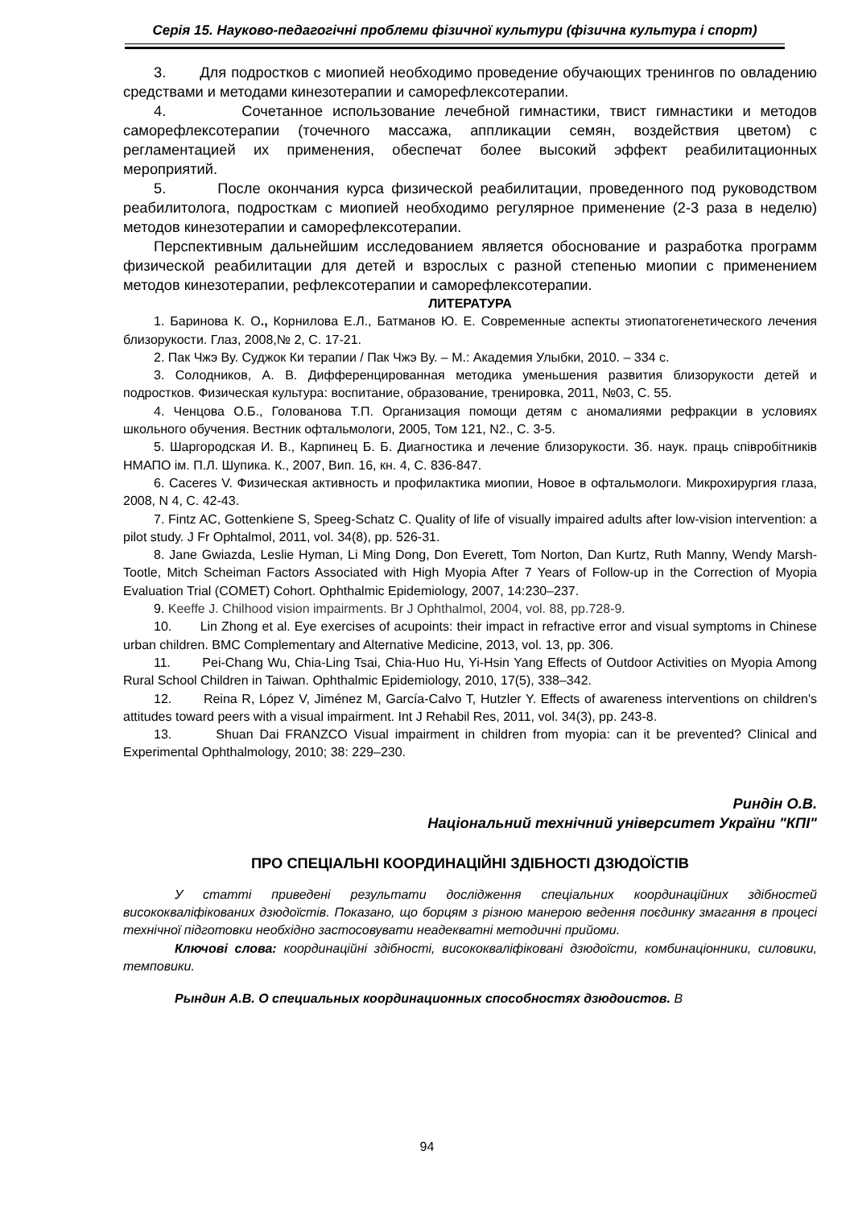Серія 15. Науково-педагогічні проблеми фізичної культури (фізична культура і спорт)
3. Для подростков с миопией необходимо проведение обучающих тренингов по овладению средствами и методами кинезотерапии и саморефлексотерапии.
4. Сочетанное использование лечебной гимнастики, твист гимнастики и методов саморефлексотерапии (точечного массажа, аппликации семян, воздействия цветом) с регламентацией их применения, обеспечат более высокий эффект реабилитационных мероприятий.
5. После окончания курса физической реабилитации, проведенного под руководством реабилитолога, подросткам с миопией необходимо регулярное применение (2-3 раза в неделю) методов кинезотерапии и саморефлексотерапии.
Перспективным дальнейшим исследованием является обоснование и разработка программ физической реабилитации для детей и взрослых с разной степенью миопии с применением методов кинезотерапии, рефлексотерапии и саморефлексотерапии.
ЛИТЕРАТУРА
1. Баринова К. О., Корнилова Е.Л., Батманов Ю. Е. Современные аспекты этиопатогенетического лечения близорукости. Глаз, 2008,№ 2, С. 17-21.
2. Пак Чжэ Ву. Суджок Ки терапии / Пак Чжэ Ву. – М.: Академия Улыбки, 2010. – 334 с.
3. Солодников, А. В. Дифференцированная методика уменьшения развития близорукости детей и подростков. Физическая культура: воспитание, образование, тренировка, 2011, №03, С. 55.
4. Ченцова О.Б., Голованова Т.П. Организация помощи детям с аномалиями рефракции в условиях школьного обучения. Вестник офтальмологи, 2005, Том 121, N2., С. 3-5.
5. Шаргородская И. В., Карпинец Б. Б. Диагностика и лечение близорукости. Зб. наук. праць співробітників НМАПО ім. П.Л. Шупика. К., 2007, Вип. 16, кн. 4, С. 836-847.
6. Caceres V. Физическая активность и профилактика миопии, Новое в офтальмологи. Микрохирургия глаза, 2008, N 4, С. 42-43.
7. Fintz AC, Gottenkiene S, Speeg-Schatz C. Quality of life of visually impaired adults after low-vision intervention: a pilot study. J Fr Ophtalmol, 2011, vol. 34(8), pp. 526-31.
8. Jane Gwiazda, Leslie Hyman, Li Ming Dong, Don Everett, Tom Norton, Dan Kurtz, Ruth Manny, Wendy Marsh-Tootle, Mitch Scheiman Factors Associated with High Myopia After 7 Years of Follow-up in the Correction of Myopia Evaluation Trial (COMET) Cohort. Ophthalmic Epidemiology, 2007, 14:230–237.
9. Keeffe J. Chilhood vision impairments. Br J Ophthalmol, 2004, vol. 88, pp.728-9.
10. Lin Zhong et al. Eye exercises of acupoints: their impact in refractive error and visual symptoms in Chinese urban children. BMC Complementary and Alternative Medicine, 2013, vol. 13, pp. 306.
11. Pei-Chang Wu, Chia-Ling Tsai, Chia-Huo Hu, Yi-Hsin Yang Effects of Outdoor Activities on Myopia Among Rural School Children in Taiwan. Ophthalmic Epidemiology, 2010, 17(5), 338–342.
12. Reina R, López V, Jiménez M, García-Calvo T, Hutzler Y. Effects of awareness interventions on children's attitudes toward peers with a visual impairment. Int J Rehabil Res, 2011, vol. 34(3), pp. 243-8.
13. Shuan Dai FRANZCO Visual impairment in children from myopia: can it be prevented? Clinical and Experimental Ophthalmology, 2010; 38: 229–230.
Риндін О.В.
Національний технічний університет України "КПІ"
ПРО СПЕЦІАЛЬНІ КООРДИНАЦІЙНІ ЗДІБНОСТІ ДЗЮДОЇСТІВ
У статті приведені результати дослідження спеціальних координаційних здібностей висококваліфікованих дзюдоїстів. Показано, що борцям з різною манерою ведення поєдинку змагання в процесі технічної підготовки необхідно застосовувати неадекватні методичні прийоми.
Ключові слова: координаційні здібності, висококваліфіковані дзюдоїсти, комбинаціонники, силовики, темповики.
Рындин А.В. О специальных координационных способностях дзюдоистов. В
94